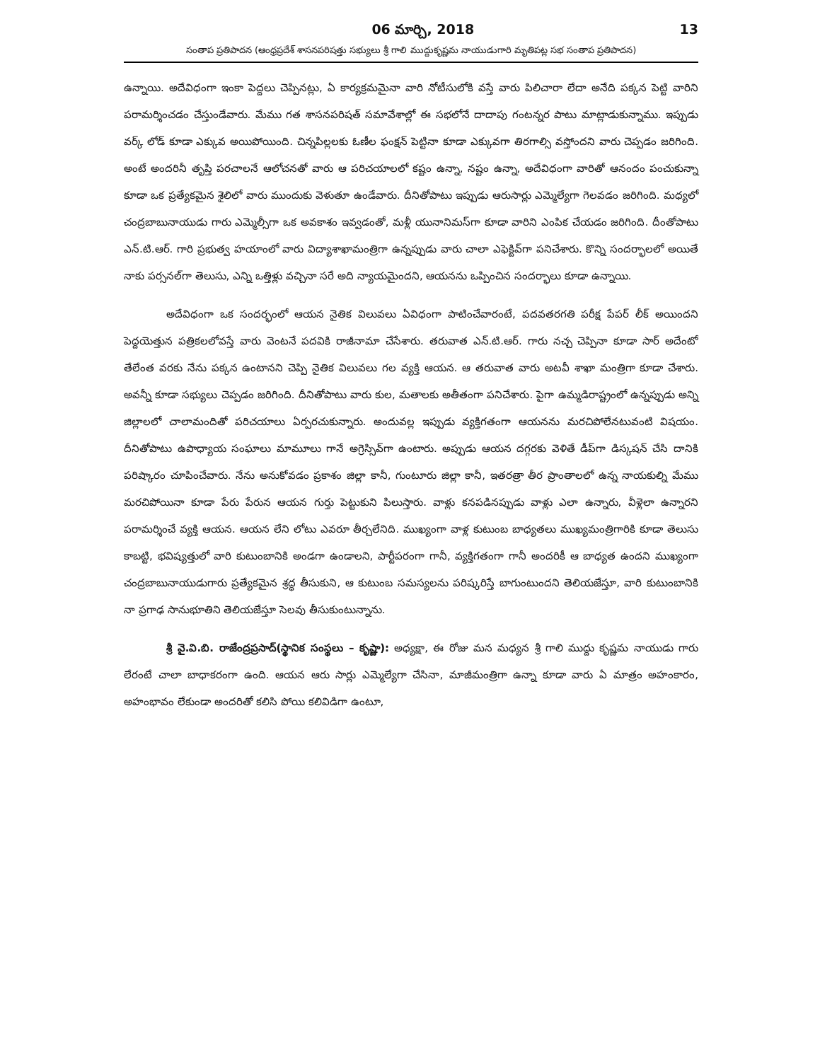06 మార్చి, 2018 13
సంతాప ప్రతిపాదన (ఆంధ్రప్రదేశ్ శాసనపరిషత్తు సభ్యులు శ్రీ గాలి ముద్దుకృష్ణమ నాయుడుగారి మృతిపట్ల సభ సంతాప ప్రతిపాదన)
ఉన్నాయి. అదేవిధంగా ఇంకా పెద్దలు చెప్పినట్లు, ఏ కార్యక్రమమైనా వారి నోటీసులోకి వస్తే వారు పిలిచారా లేదా అనేది పక్కన పెట్టి వారిని పరామర్శించడం చేస్తుండేవారు. మేము గత శాసనపరిషత్ సమావేశాల్లో ఈ సభలోనే దాదాపు గంటన్నర పాటు మాట్లాడుకున్నాము. ఇప్పుడు వర్క్ లోడ్ కూడా ఎక్కువ అయిపోయింది. చిన్నపిల్లలకు ఓణీల ఫంక్షన్ పెట్టినా కూడా ఎక్కువగా తిరగాల్సి వస్తోందని వారు చెప్పడం జరిగింది. అంటే అందరినీ తృప్తి పరచాలనే ఆలోచనతో వారు ఆ పరిచయాలలో కష్టం ఉన్నా, నష్టం ఉన్నా, అదేవిధంగా వారితో ఆనందం పంచుకున్నా కూడా ఒక ప్రత్యేకమైన శైలిలో వారు ముందుకు వెళుతూ ఉండేవారు. దీనితోపాటు ఇప్పుడు ఆరుసార్లు ఎమ్మెల్యేగా గెలవడం జరిగింది. మధ్యలో చంద్రబాబునాయుడు గారు ఎమ్మెల్సీగా ఒక అవకాశం ఇవ్వడంతో, మళ్లీ యునానిమస్‌గా కూడా వారిని ఎంపిక చేయడం జరిగింది. దీంతోపాటు ఎన్.టి.ఆర్. గారి ప్రభుత్వ హయాంలో వారు విద్యాశాఖామంత్రిగా ఉన్నప్పుడు వారు చాలా ఎఫెక్టివ్‌గా పనిచేశారు. కొన్ని సందర్భాలలో అయితే నాకు పర్సనల్‌గా తెలుసు, ఎన్ని ఒత్తిళ్లు వచ్చినా సరే అది న్యాయమైందని, ఆయనను ఒప్పించిన సందర్భాలు కూడా ఉన్నాయి.
అదేవిధంగా ఒక సందర్భంలో ఆయన నైతిక విలువలు ఏవిధంగా పాటించేవారంటే, పదవతరగతి పరీక్ష పేపర్ లీక్ అయిందని పెద్దయెత్తున పత్రికలలోవస్తే వారు వెంటనే పదవికి రాజీనామా చేసేశారు. తరువాత ఎన్.టి.ఆర్. గారు నచ్చ చెప్పినా కూడా సార్ అదేంటో తేలేంత వరకు నేను పక్కన ఉంటానని చెప్పి నైతిక విలువలు గల వ్యక్తి ఆయన. ఆ తరువాత వారు అటవీ శాఖా మంత్రిగా కూడా చేశారు. అవన్నీ కూడా సభ్యులు చెప్పడం జరిగింది. దీనితోపాటు వారు కుల, మతాలకు అతీతంగా పనిచేశారు. పైగా ఉమ్మడిరాష్ట్రంలో ఉన్నప్పుడు అన్ని జిల్లాలలో చాలామందితో పరిచయాలు ఏర్పరచుకున్నారు. అందువల్ల ఇప్పుడు వ్యక్తిగతంగా ఆయనను మరచిపోలేనటువంటి విషయం. దీనితోపాటు ఉపాధ్యాయ సంఘాలు మామూలు గానే అగ్రెస్సివ్‌గా ఉంటారు. అప్పుడు ఆయన దగ్గరకు వెళితే డీప్‌గా డిస్కషన్ చేసి దానికి పరిష్కారం చూపించేవారు. నేను అనుకోవడం ప్రకాశం జిల్లా కానీ, గుంటూరు జిల్లా కానీ, ఇతరత్రా తీర ప్రాంతాలలో ఉన్న నాయకుల్ని మేము మరచిపోయినా కూడా పేరు పేరున ఆయన గుర్తు పెట్టుకుని పిలుస్తారు. వాళ్లు కనపడినప్పుడు వాళ్లు ఎలా ఉన్నారు, వీళ్లెలా ఉన్నారని పరామర్శించే వ్యక్తి ఆయన. ఆయన లేని లోటు ఎవరూ తీర్చలేనిది. ముఖ్యంగా వాళ్ల కుటుంబ బాధ్యతలు ముఖ్యమంత్రిగారికి కూడా తెలుసు కాబట్టి, భవిష్యత్తులో వారి కుటుంబానికి అండగా ఉండాలని, పార్టీపరంగా గానీ, వ్యక్తిగతంగా గానీ అందరికీ ఆ బాధ్యత ఉందని ముఖ్యంగా చంద్రబాబునాయుడుగారు ప్రత్యేకమైన శ్రద్ధ తీసుకుని, ఆ కుటుంబ సమస్యలను పరిష్కరిస్తే బాగుంటుందని తెలియజేస్తూ, వారి కుటుంబానికి నా ప్రగాఢ సానుభూతిని తెలియజేస్తూ సెలవు తీసుకుంటున్నాను.
శ్రీ వై.వి.బి. రాజేంద్రప్రసాద్(స్థానిక సంస్థలు – కృష్ణా): అధ్యక్షా, ఈ రోజు మన మధ్యన శ్రీ గాలి ముద్దు కృష్ణమ నాయుడు గారు లేరంటే చాలా బాధాకరంగా ఉంది. ఆయన ఆరు సార్లు ఎమ్మెల్యేగా చేసినా, మాజీమంత్రిగా ఉన్నా కూడా వారు ఏ మాత్రం అహంకారం, అహంభావం లేకుండా అందరితో కలిసి పోయి కలివిడిగా ఉంటూ,